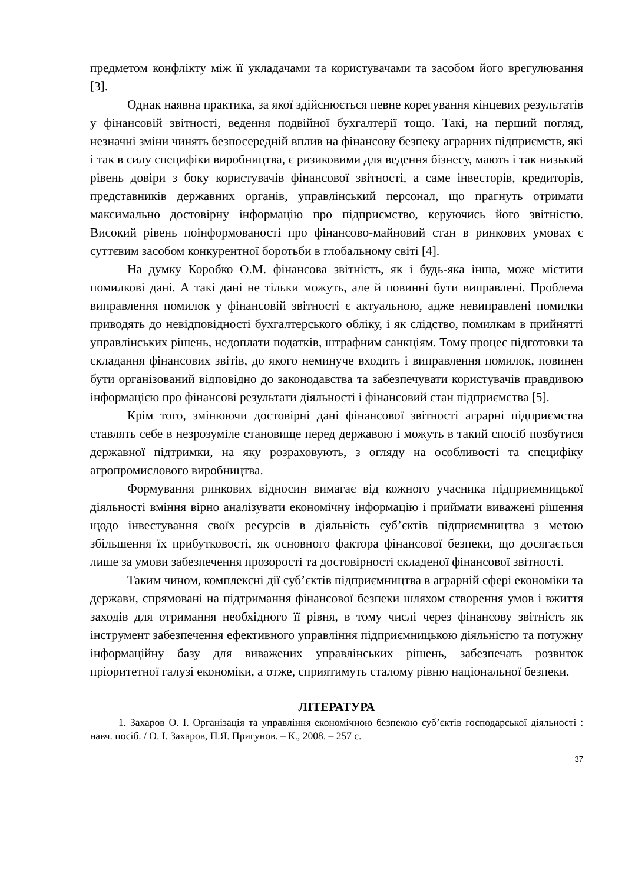предметом конфлікту між її укладачами та користувачами та засобом його врегулювання [3].
Однак наявна практика, за якої здійснюється певне корегування кінцевих результатів у фінансовій звітності, ведення подвійної бухгалтерії тощо. Такі, на перший погляд, незначні зміни чинять безпосередній вплив на фінансову безпеку аграрних підприємств, які і так в силу специфіки виробництва, є ризиковими для ведення бізнесу, мають і так низький рівень довіри з боку користувачів фінансової звітності, а саме інвесторів, кредиторів, представників державних органів, управлінський персонал, що прагнуть отримати максимально достовірну інформацію про підприємство, керуючись його звітністю. Високий рівень поінформованості про фінансово-майновий стан в ринкових умовах є суттєвим засобом конкурентної боротьби в глобальному світі [4].
На думку Коробко О.М. фінансова звітність, як і будь-яка інша, може містити помилкові дані. А такі дані не тільки можуть, але й повинні бути виправлені. Проблема виправлення помилок у фінансовій звітності є актуальною, адже невиправлені помилки приводять до невідповідності бухгалтерського обліку, і як слідство, помилкам в прийнятті управлінських рішень, недоплати податків, штрафним санкціям. Тому процес підготовки та складання фінансових звітів, до якого неминуче входить і виправлення помилок, повинен бути організований відповідно до законодавства та забезпечувати користувачів правдивою інформацією про фінансові результати діяльності і фінансовий стан підприємства [5].
Крім того, змінюючи достовірні дані фінансової звітності аграрні підприємства ставлять себе в незрозуміле становище перед державою і можуть в такий спосіб позбутися державної підтримки, на яку розраховують, з огляду на особливості та специфіку агропромислового виробництва.
Формування ринкових відносин вимагає від кожного учасника підприємницької діяльності вміння вірно аналізувати економічну інформацію і приймати виважені рішення щодо інвестування своїх ресурсів в діяльність суб’єктів підприємництва з метою збільшення їх прибутковості, як основного фактора фінансової безпеки, що досягається лише за умови забезпечення прозорості та достовірності складеної фінансової звітності.
Таким чином, комплексні дії суб’єктів підприємництва в аграрній сфері економіки та держави, спрямовані на підтримання фінансової безпеки шляхом створення умов і вжиття заходів для отримання необхідного її рівня, в тому числі через фінансову звітність як інструмент забезпечення ефективного управління підприємницькою діяльністю та потужну інформаційну базу для виважених управлінських рішень, забезпечать розвиток пріоритетної галузі економіки, а отже, сприятимуть сталому рівню національної безпеки.
ЛІТЕРАТУРА
1. Захаров О. І. Організація та управління економічною безпекою суб’єктів господарської діяльності : навч. посіб. / О. І. Захаров, П.Я. Пригунов. – К., 2008. – 257 с.
37